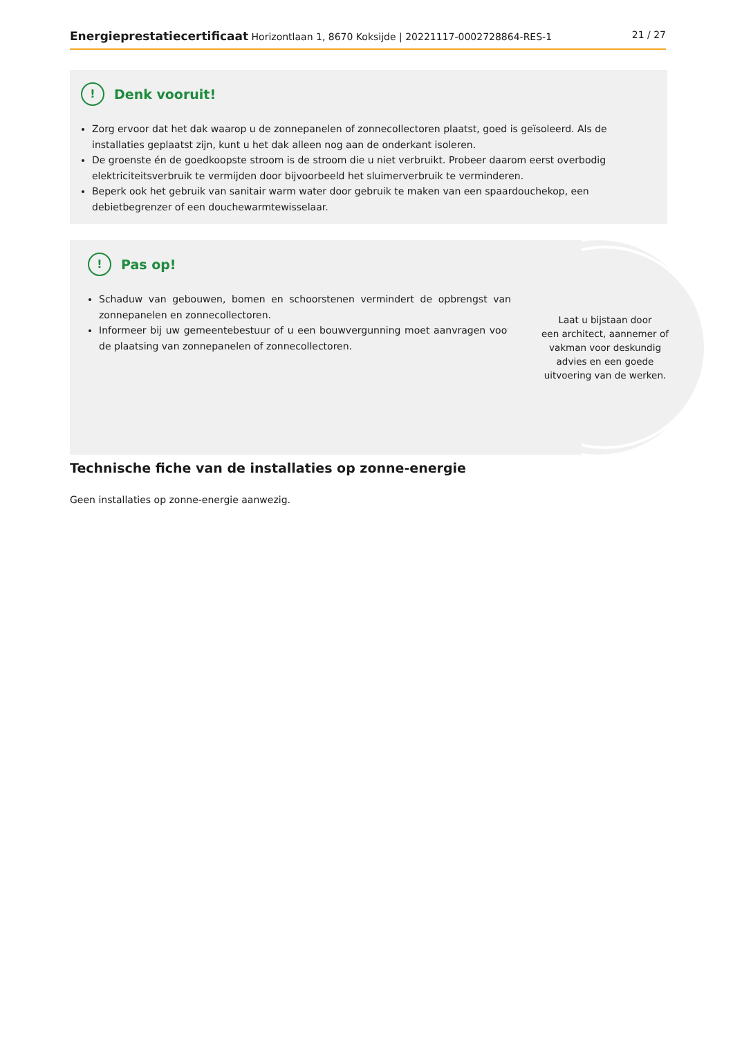Energieprestatiecertificaat Horizontlaan 1, 8670 Koksijde | 20221117-0002728864-RES-1 21 / 27
! Denk vooruit!
Zorg ervoor dat het dak waarop u de zonnepanelen of zonnecollectoren plaatst, goed is geïsoleerd. Als de installaties geplaatst zijn, kunt u het dak alleen nog aan de onderkant isoleren.
De groenste én de goedkoopste stroom is de stroom die u niet verbruikt. Probeer daarom eerst overbodig elektriciteitsverbruik te vermijden door bijvoorbeeld het sluimerverbruik te verminderen.
Beperk ook het gebruik van sanitair warm water door gebruik te maken van een spaardouchekop, een debietbegrenzer of een douchewarmtewisselaar.
! Pas op!
Schaduw van gebouwen, bomen en schoorstenen vermindert de opbrengst van zonnepanelen en zonnecollectoren.
Informeer bij uw gemeentebestuur of u een bouwvergunning moet aanvragen voor de plaatsing van zonnepanelen of zonnecollectoren.
Laat u bijstaan door
een architect, aannemer of
vakman voor deskundig
advies en een goede
uitvoering van de werken.
Technische fiche van de installaties op zonne-energie
Geen installaties op zonne-energie aanwezig.